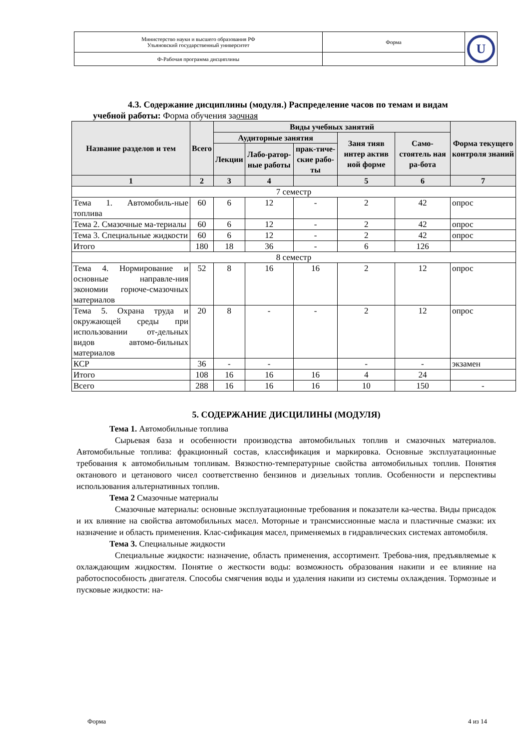| Министерство науки и высшего образования РФ Ульяновский государственный университет | Форма | U |
| Ф-Рабочая программа дисциплины | | |
4.3. Содержание дисциплины (модуля.) Распределение часов по темам и видам
учебной работы: Форма обучения заочная
| Название разделов и тем | Всего | Виды учебных занятий | | | | | Форма текущего контроля знаний |
| --- | --- | --- | --- | --- | --- | --- | --- |
| | | Аудиторные занятия | | | Заня тияв интер актив ной форме | Само-стоятель ная ра-бота | |
| | | Лекции | Лабо-ратор-ные работы | прак-тиче-ские рабо-ты | | | |
| 1 | 2 | 3 | 4 | | 5 | 6 | 7 |
| 7 семестр | | | | | | | |
| Тема 1. Автомобиль-ные топлива | 60 | 6 | 12 | - | 2 | 42 | опрос |
| Тема 2. Смазочные ма-териалы | 60 | 6 | 12 | - | 2 | 42 | опрос |
| Тема 3. Специальные жидкости | 60 | 6 | 12 | - | 2 | 42 | опрос |
| Итого | 180 | 18 | 36 | - | 6 | 126 | |
| 8 семестр | | | | | | | |
| Тема 4. Нормирование и основные направле-ния экономии горюче-смазочных материалов | 52 | 8 | 16 | 16 | 2 | 12 | опрос |
| Тема 5. Охрана труда и окружающей среды при использовании от-дельных видов автомо-бильных материалов | 20 | 8 | - | - | 2 | 12 | опрос |
| КСР | 36 | - | - | | - | - | экзамен |
| Итого | 108 | 16 | 16 | 16 | 4 | 24 | |
| Всего | 288 | 16 | 16 | 16 | 10 | 150 | - |
5. СОДЕРЖАНИЕ ДИСЦИЛИНЫ (МОДУЛЯ)
Тема 1. Автомобильные топлива
Сырьевая база и особенности производства автомобильных топлив и смазочных материалов. Автомобильные топлива: фракционный состав, классификация и маркировка. Основные эксплуатационные требования к автомобильным топливам. Вязкостно-температурные свойства автомобильных топлив. Понятия октанового и цетанового чисел соответственно бензинов и дизельных топлив. Особенности и перспективы использования альтернативных топлив.
Тема 2 Смазочные материалы
Смазочные материалы: основные эксплуатационные требования и показатели ка-чества. Виды присадок и их влияние на свойства автомобильных масел. Моторные и трансмиссионные масла и пластичные смазки: их назначение и область применения. Клас-сификация масел, применяемых в гидравлических системах автомобиля.
Тема 3. Специальные жидкости
Специальные жидкости: назначение, область применения, ассортимент. Требова-ния, предъявляемые к охлаждающим жидкостям. Понятие о жесткости воды: возможность образования накипи и ее влияние на работоспособность двигателя. Способы смягчения воды и удаления накипи из системы охлаждения. Тормозные и пусковые жидкости: на-
Форма 4 из 14